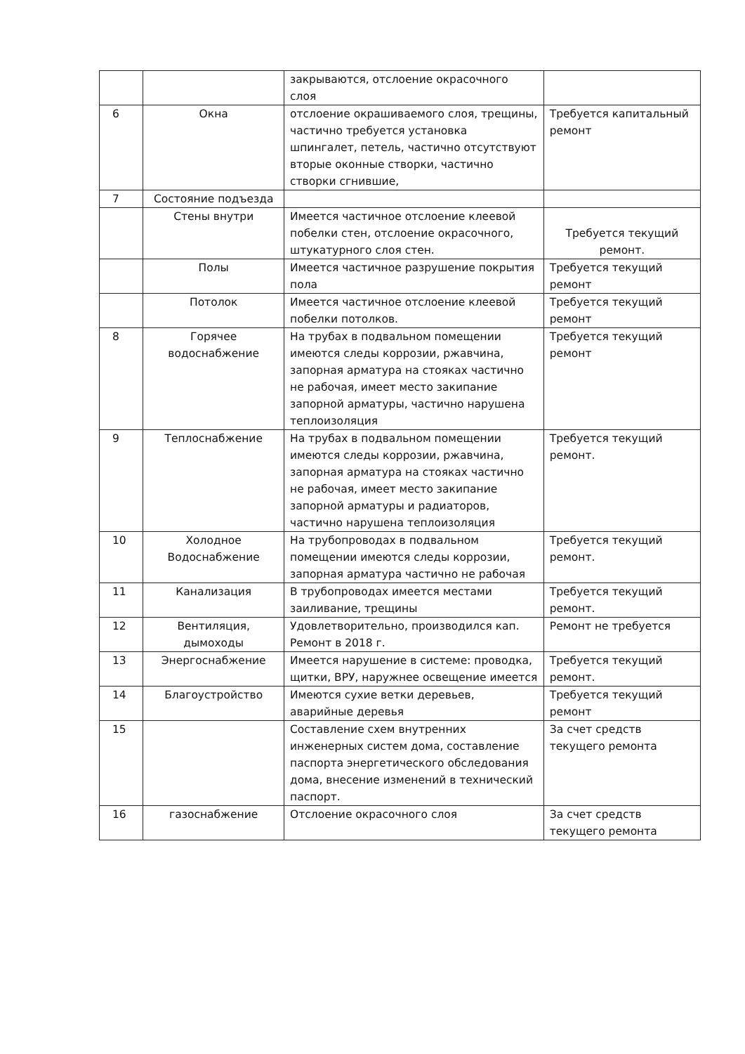| | | закрываются, отслоение окрасочного слоя | |
| 6 | Окна | отслоение окрашиваемого слоя, трещины, частично требуется установка шпингалет, петель, частично отсутствуют вторые оконные створки, частично створки сгнившие, | Требуется капитальный ремонт |
| 7 | Состояние подъезда | | |
| | Стены внутри | Имеется частичное отслоение клеевой побелки стен, отслоение окрасочного, штукатурного слоя стен. | Требуется текущий ремонт. |
| | Полы | Имеется частичное разрушение покрытия пола | Требуется текущий ремонт |
| | Потолок | Имеется частичное отслоение клеевой побелки потолков. | Требуется текущий ремонт |
| 8 | Горячее водоснабжение | На трубах в подвальном помещении имеются следы коррозии, ржавчина, запорная арматура на стояках частично не рабочая, имеет место закипание запорной арматуры, частично нарушена теплоизоляция | Требуется текущий ремонт |
| 9 | Теплоснабжение | На трубах в подвальном помещении имеются следы коррозии, ржавчина, запорная арматура на стояках частично не рабочая, имеет место закипание запорной арматуры и радиаторов, частично нарушена теплоизоляция | Требуется текущий ремонт. |
| 10 | Холодное Водоснабжение | На трубопроводах в подвальном помещении имеются следы коррозии, запорная арматура частично не рабочая | Требуется текущий ремонт. |
| 11 | Канализация | В трубопроводах имеется местами заиливание, трещины | Требуется текущий ремонт. |
| 12 | Вентиляция, дымоходы | Удовлетворительно, производился кап. Ремонт в 2018 г. | Ремонт не требуется |
| 13 | Энергоснабжение | Имеется нарушение в системе: проводка, щитки, ВРУ, наружнее освещение имеется | Требуется текущий ремонт. |
| 14 | Благоустройство | Имеются сухие ветки деревьев, аварийные деревья | Требуется текущий ремонт |
| 15 | | Составление схем внутренних инженерных систем дома, составление паспорта энергетического обследования дома, внесение изменений в технический паспорт. | За счет средств текущего ремонта |
| 16 | газоснабжение | Отслоение окрасочного слоя | За счет средств текущего ремонта |